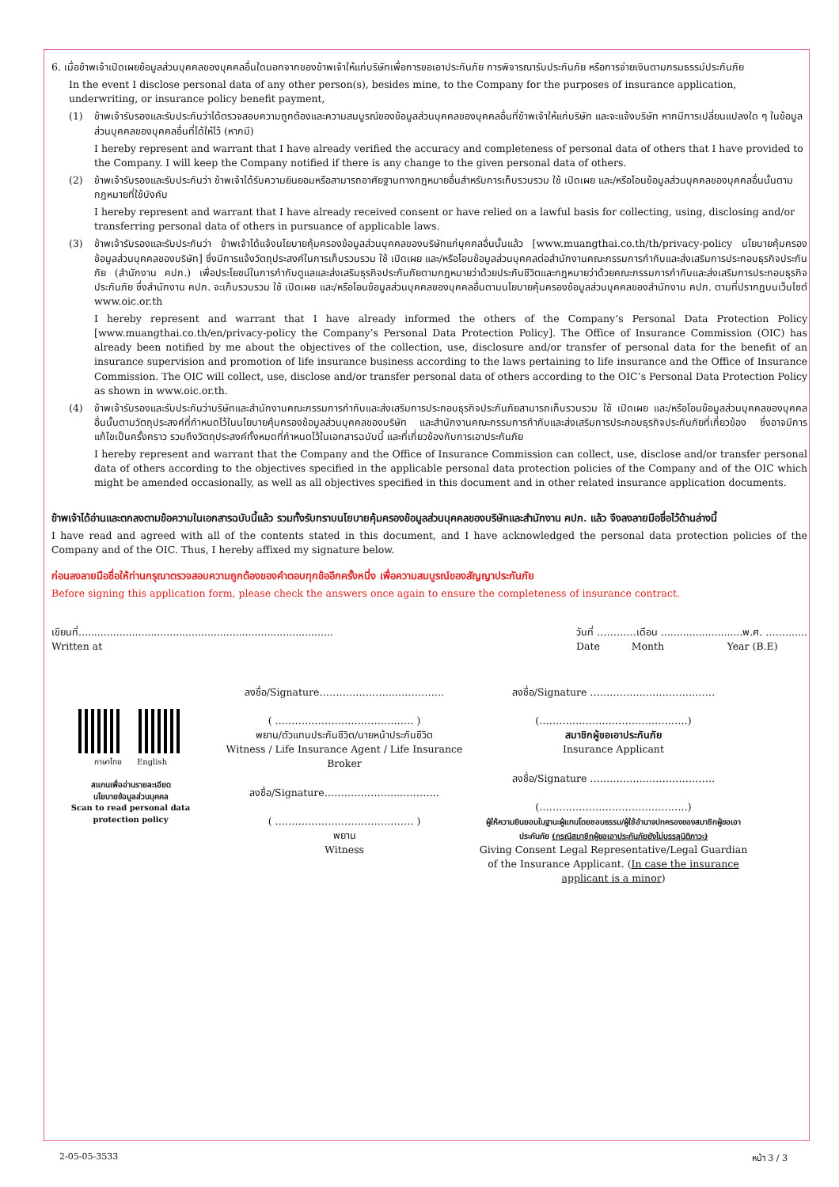6. เมื่อข้าพเจ้าเปิดเผยข้อมูลส่วนบุคคลของบุคคลอื่นใดนอกจากของข้าพเจ้าให้แก่บริษัทเพื่อการขอเอาประกันภัย การพิจารณารับประกันภัย หรือการจ่ายเงินตามกรมธรรม์ประกันภัย
In the event I disclose personal data of any other person(s), besides mine, to the Company for the purposes of insurance application, underwriting, or insurance policy benefit payment,
(1) ข้าพเจ้ารับรองและรับประกันว่าได้ตรวจสอบความถูกต้องและความสมบูรณ์ของข้อมูลส่วนบุคคลของบุคคลอื่นที่ข้าพเจ้าให้แก่บริษัท และจะแจ้งบริษัท หากมีการเปลี่ยนแปลงใด ๆ ในข้อมูลส่วนบุคคลของบุคคลอื่นที่ได้ให้ไว้ (หากมี)
I hereby represent and warrant that I have already verified the accuracy and completeness of personal data of others that I have provided to the Company. I will keep the Company notified if there is any change to the given personal data of others.
(2) ข้าพเจ้ารับรองและรับประกันว่า ข้าพเจ้าได้รับความยินยอมหรือสามารถอาศัยฐานทางกฎหมายอื่นสำหรับการเก็บรวบรวม ใช้ เปิดเผย และ/หรือโอนข้อมูลส่วนบุคคลของบุคคลอื่นนั้นตามกฎหมายที่ใช้บังคับ
I hereby represent and warrant that I have already received consent or have relied on a lawful basis for collecting, using, disclosing and/or transferring personal data of others in pursuance of applicable laws.
(3) ข้าพเจ้ารับรองและรับประกันว่า ข้าพเจ้าได้แจ้งนโยบายคุ้มครองข้อมูลส่วนบุคคลของบริษัทแก่บุคคลอื่นนั้นแล้ว [www.muangthai.co.th/th/privacy-policy นโยบายคุ้มครองข้อมูลส่วนบุคคลของบริษัท] ซึ่งมีการแจ้งวัตถุประสงค์ในการเก็บรวบรวม ใช้ เปิดเผย และ/หรือโอนข้อมูลส่วนบุคคลต่อสำนักงานคณะกรรมการกำกับและส่งเสริมการประกอบธุรกิจประกันภัย (สำนักงาน คปภ.) เพื่อประโยชน์ในการกำกับดูแลและส่งเสริมธุรกิจประกันภัยตามกฎหมายว่าด้วยประกันชีวิตและกฎหมายว่าด้วยคณะกรรมการกำกับและส่งเสริมการประกอบธุรกิจประกันภัย ซึ่งสำนักงาน คปภ. จะเก็บรวบรวม ใช้ เปิดเผย และ/หรือโอนข้อมูลส่วนบุคคลของบุคคลอื่นตามนโยบายคุ้มครองข้อมูลส่วนบุคคลของสำนักงาน คปภ. ตามที่ปรากฏบนเว็บไซต์ www.oic.or.th
I hereby represent and warrant that I have already informed the others of the Company’s Personal Data Protection Policy [www.muangthai.co.th/en/privacy-policy the Company’s Personal Data Protection Policy]. The Office of Insurance Commission (OIC) has already been notified by me about the objectives of the collection, use, disclosure and/or transfer of personal data for the benefit of an insurance supervision and promotion of life insurance business according to the laws pertaining to life insurance and the Office of Insurance Commission. The OIC will collect, use, disclose and/or transfer personal data of others according to the OIC’s Personal Data Protection Policy as shown in www.oic.or.th.
(4) ข้าพเจ้ารับรองและรับประกันว่าบริษัทและสำนักงานคณะกรรมการกำกับและส่งเสริมการประกอบธุรกิจประกันภัยสามารถเก็บรวบรวม ใช้ เปิดเผย และ/หรือโอนข้อมูลส่วนบุคคลของบุคคลอื่นนั้นตามวัตถุประสงค์ที่กำหนดไว้ในนโยบายคุ้มครองข้อมูลส่วนบุคคลของบริษัท และสำนักงานคณะกรรมการกำกับและส่งเสริมการประกอบธุรกิจประกันภัยที่เกี่ยวข้อง ซึ่งอาจมีการแก้ไขเป็นครั้งคราว รวมถึงวัตถุประสงค์ทั้งหมดที่กำหนดไว้ในเอกสารฉบับนี้ และที่เกี่ยวข้องกับการเอาประกันภัย
I hereby represent and warrant that the Company and the Office of Insurance Commission can collect, use, disclose and/or transfer personal data of others according to the objectives specified in the applicable personal data protection policies of the Company and of the OIC which might be amended occasionally, as well as all objectives specified in this document and in other related insurance application documents.
ข้าพเจ้าได้อ่านและตกลงตามข้อความในเอกสารฉบับนี้แล้ว รวมทั้งรับทราบนโยบายคุ้มครองข้อมูลส่วนบุคคลของบริษัทและสำนักงาน คปภ. แล้ว จึงลงลายมือชื่อไว้ด้านล่างนี้
I have read and agreed with all of the contents stated in this document, and I have acknowledged the personal data protection policies of the Company and of the OIC. Thus, I hereby affixed my signature below.
ก่อนลงลายมือชื่อให้ท่านกรุณาตรวจสอบความถูกต้องของคำตอบทุกข้ออีกครั้งหนึ่ง เพื่อความสมบูรณ์ของสัญญาประกันภัย
Before signing this application form, please check the answers once again to ensure the completeness of insurance contract.
เขียนที่.................................................................................
Written at
วันที่ …………เดือน ..........................พ.ศ. …….......
Date Month Year (B.E)
ภาษาไทย English
สแกนเพื่ออ่านรายละเอียด
นโยบายข้อมูลส่วนบุคคล
Scan to read personal data
protection policy
ลงชื่อ/Signature…………………..……………
( …………………………………… )
พยาน/ตัวแทนประกันชีวิต/นายหน้าประกันชีวิต
Witness / Life Insurance Agent / Life Insurance Broker
ลงชื่อ/Signature…………………..…………
( …………………………………… )
พยาน
Witness
ลงชื่อ/Signature ……………..…………………
(………………………………………)
สมาชิกผู้ขอเอาประกันภัย
Insurance Applicant
ลงชื่อ/Signature ……………..…………………
(………………………………………)
ผู้ให้ความยินยอมในฐานะผู้แทนโดยชอบธรรม/ผู้ใช้อำนาจปกครองของสมาชิกผู้ขอเอาประกันภัย (กรณีสมาชิกผู้ขอเอาประกันภัยยังไม่บรรลุนิติภาวะ)
Giving Consent Legal Representative/Legal Guardian of the Insurance Applicant. (In case the insurance applicant is a minor)
2-05-05-3533 หน้า 3 / 3